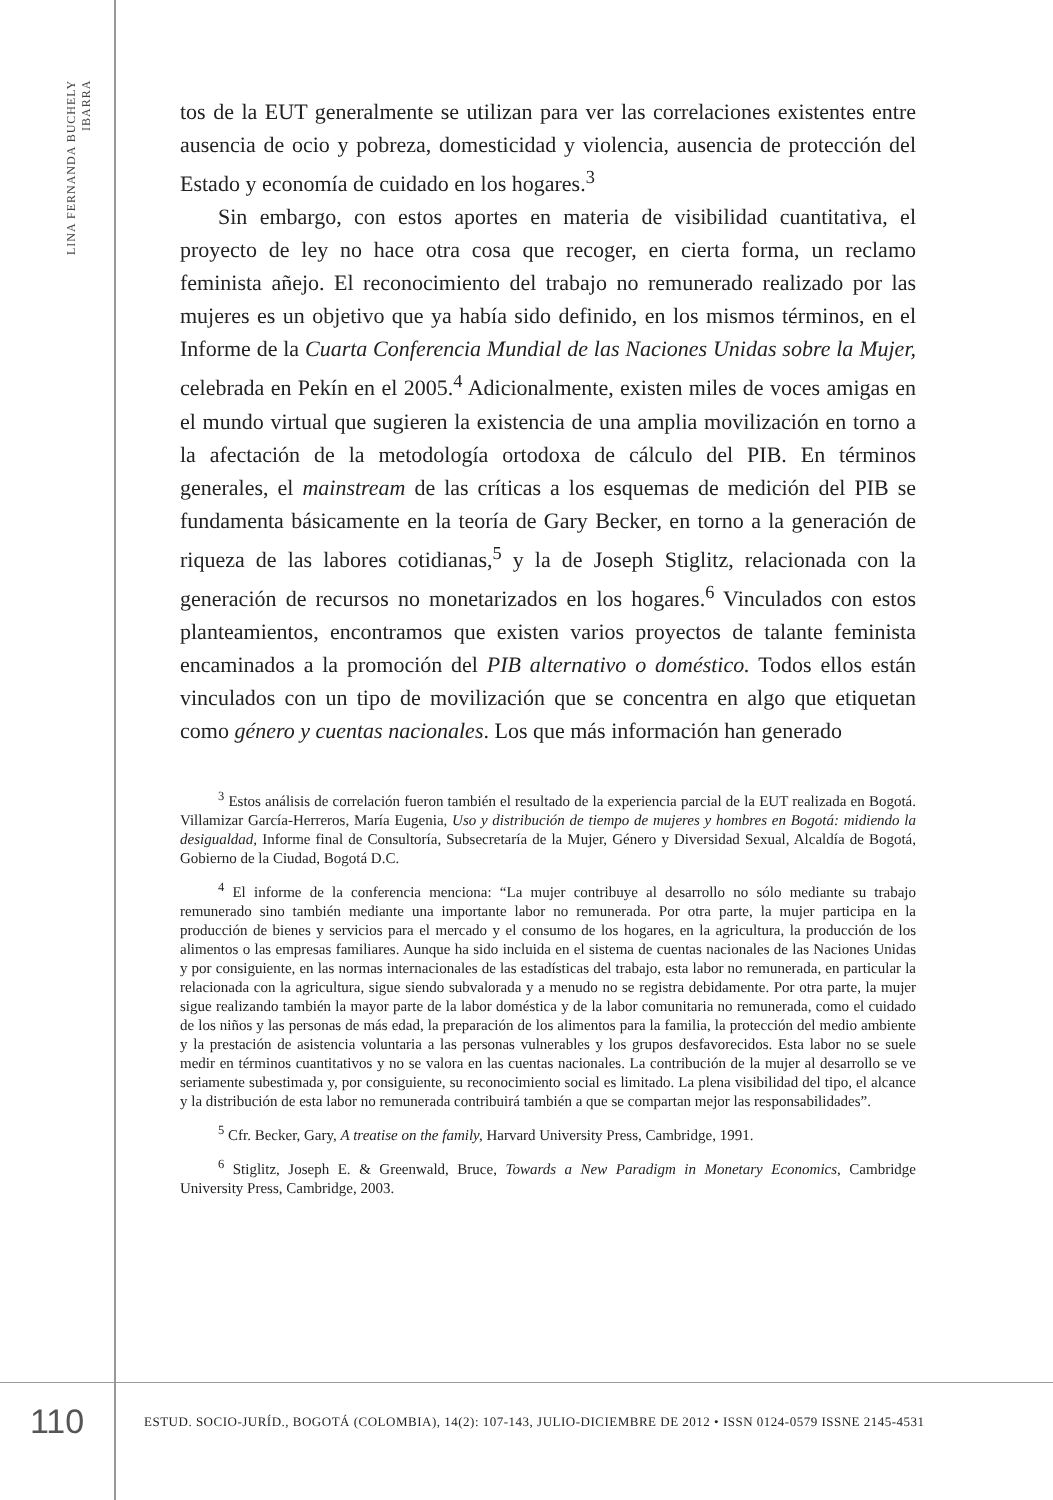LINA FERNANDA BUCHELY IBARRA
tos de la EUT generalmente se utilizan para ver las correlaciones existentes entre ausencia de ocio y pobreza, domesticidad y violencia, ausencia de protección del Estado y economía de cuidado en los hogares.<sup>3</sup>
Sin embargo, con estos aportes en materia de visibilidad cuantitativa, el proyecto de ley no hace otra cosa que recoger, en cierta forma, un reclamo feminista añejo. El reconocimiento del trabajo no remunerado realizado por las mujeres es un objetivo que ya había sido definido, en los mismos términos, en el Informe de la Cuarta Conferencia Mundial de las Naciones Unidas sobre la Mujer, celebrada en Pekín en el 2005.<sup>4</sup> Adicionalmente, existen miles de voces amigas en el mundo virtual que sugieren la existencia de una amplia movilización en torno a la afectación de la metodología ortodoxa de cálculo del PIB. En términos generales, el mainstream de las críticas a los esquemas de medición del PIB se fundamenta básicamente en la teoría de Gary Becker, en torno a la generación de riqueza de las labores cotidianas,<sup>5</sup> y la de Joseph Stiglitz, relacionada con la generación de recursos no monetarizados en los hogares.<sup>6</sup> Vinculados con estos planteamientos, encontramos que existen varios proyectos de talante feminista encaminados a la promoción del PIB alternativo o doméstico. Todos ellos están vinculados con un tipo de movilización que se concentra en algo que etiquetan como género y cuentas nacionales. Los que más información han generado
<sup>3</sup> Estos análisis de correlación fueron también el resultado de la experiencia parcial de la EUT realizada en Bogotá. Villamizar García-Herreros, María Eugenia, Uso y distribución de tiempo de mujeres y hombres en Bogotá: midiendo la desigualdad, Informe final de Consultoría, Subsecretaría de la Mujer, Género y Diversidad Sexual, Alcaldía de Bogotá, Gobierno de la Ciudad, Bogotá D.C.
<sup>4</sup> El informe de la conferencia menciona: “La mujer contribuye al desarrollo no sólo mediante su trabajo remunerado sino también mediante una importante labor no remunerada. Por otra parte, la mujer participa en la producción de bienes y servicios para el mercado y el consumo de los hogares, en la agricultura, la producción de los alimentos o las empresas familiares. Aunque ha sido incluida en el sistema de cuentas nacionales de las Naciones Unidas y por consiguiente, en las normas internacionales de las estadísticas del trabajo, esta labor no remunerada, en particular la relacionada con la agricultura, sigue siendo subvalorada y a menudo no se registra debidamente. Por otra parte, la mujer sigue realizando también la mayor parte de la labor doméstica y de la labor comunitaria no remunerada, como el cuidado de los niños y las personas de más edad, la preparación de los alimentos para la familia, la protección del medio ambiente y la prestación de asistencia voluntaria a las personas vulnerables y los grupos desfavorecidos. Esta labor no se suele medir en términos cuantitativos y no se valora en las cuentas nacionales. La contribución de la mujer al desarrollo se ve seriamente subestimada y, por consiguiente, su reconocimiento social es limitado. La plena visibilidad del tipo, el alcance y la distribución de esta labor no remunerada contribuirá también a que se compartan mejor las responsabilidades”.
<sup>5</sup> Cfr. Becker, Gary, A treatise on the family, Harvard University Press, Cambridge, 1991.
<sup>6</sup> Stiglitz, Joseph E. & Greenwald, Bruce, Towards a New Paradigm in Monetary Economics, Cambridge University Press, Cambridge, 2003.
110
ESTUD. SOCIO-JURÍD., BOGOTÁ (COLOMBIA), 14(2): 107-143, JULIO-DICIEMBRE DE 2012 • ISSN 0124-0579 ISSNE 2145-4531